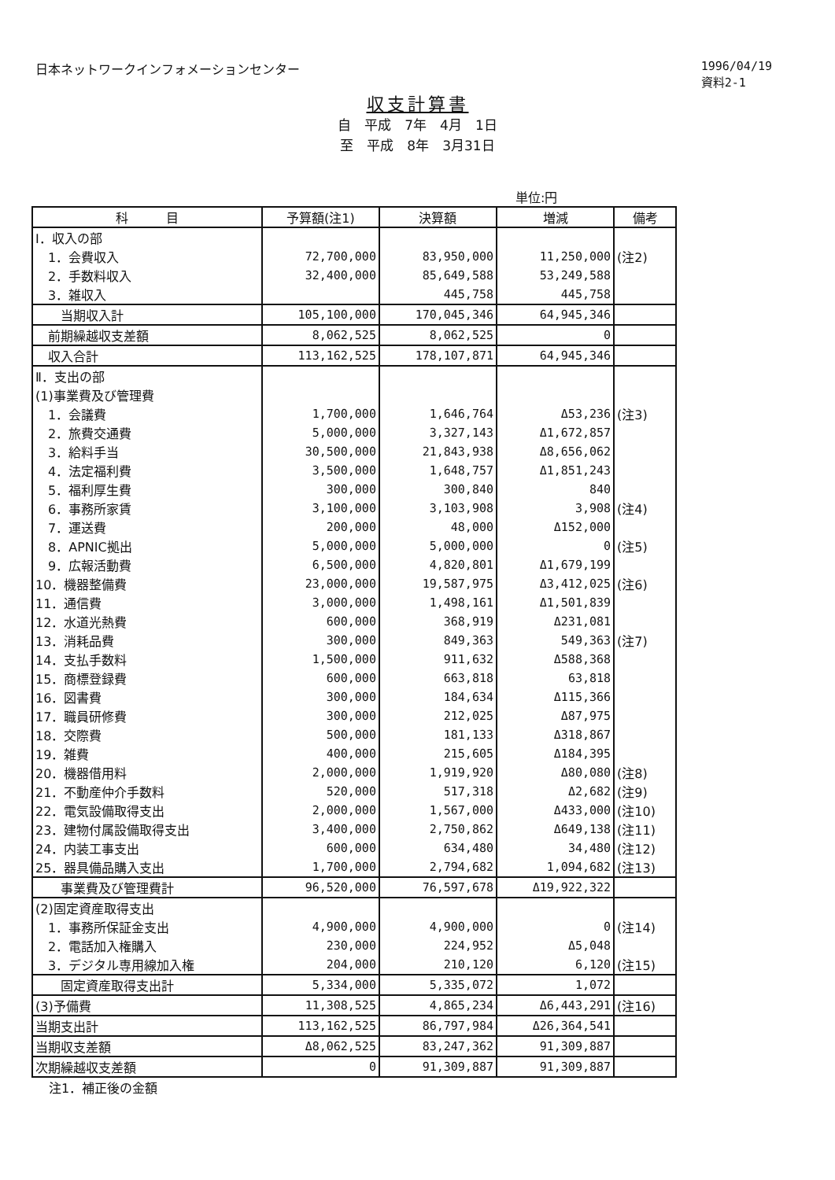日本ネットワークインフォメーションセンター
1996/04/19
資料2-1
収支計算書
自　平成　7年　4月　1日
至　平成　8年　3月31日
単位:円
| 科 目 | 予算額(注1) | 決算額 | 増減 | 備考 |
| --- | --- | --- | --- | --- |
| Ⅰ．収入の部 | | | | |
| 1．会費収入 | 72,700,000 | 83,950,000 | 11,250,000 | (注2) |
| 2．手数料収入 | 32,400,000 | 85,649,588 | 53,249,588 | |
| 3．雑収入 | | 445,758 | 445,758 | |
| 当期収入計 | 105,100,000 | 170,045,346 | 64,945,346 | |
| 前期繰越収支差額 | 8,062,525 | 8,062,525 | 0 | |
| 収入合計 | 113,162,525 | 178,107,871 | 64,945,346 | |
| Ⅱ．支出の部 | | | | |
| (1)事業費及び管理費 | | | | |
| 1．会議費 | 1,700,000 | 1,646,764 | Δ53,236 | (注3) |
| 2．旅費交通費 | 5,000,000 | 3,327,143 | Δ1,672,857 | |
| 3．給料手当 | 30,500,000 | 21,843,938 | Δ8,656,062 | |
| 4．法定福利費 | 3,500,000 | 1,648,757 | Δ1,851,243 | |
| 5．福利厚生費 | 300,000 | 300,840 | 840 | |
| 6．事務所家賃 | 3,100,000 | 3,103,908 | 3,908 | (注4) |
| 7．運送費 | 200,000 | 48,000 | Δ152,000 | |
| 8．APNIC拠出 | 5,000,000 | 5,000,000 | 0 | (注5) |
| 9．広報活動費 | 6,500,000 | 4,820,801 | Δ1,679,199 | |
| 10．機器整備費 | 23,000,000 | 19,587,975 | Δ3,412,025 | (注6) |
| 11．通信費 | 3,000,000 | 1,498,161 | Δ1,501,839 | |
| 12．水道光熱費 | 600,000 | 368,919 | Δ231,081 | |
| 13．消耗品費 | 300,000 | 849,363 | 549,363 | (注7) |
| 14．支払手数料 | 1,500,000 | 911,632 | Δ588,368 | |
| 15．商標登録費 | 600,000 | 663,818 | 63,818 | |
| 16．図書費 | 300,000 | 184,634 | Δ115,366 | |
| 17．職員研修費 | 300,000 | 212,025 | Δ87,975 | |
| 18．交際費 | 500,000 | 181,133 | Δ318,867 | |
| 19．雑費 | 400,000 | 215,605 | Δ184,395 | |
| 20．機器借用料 | 2,000,000 | 1,919,920 | Δ80,080 | (注8) |
| 21．不動産仲介手数料 | 520,000 | 517,318 | Δ2,682 | (注9) |
| 22．電気設備取得支出 | 2,000,000 | 1,567,000 | Δ433,000 | (注10) |
| 23．建物付属設備取得支出 | 3,400,000 | 2,750,862 | Δ649,138 | (注11) |
| 24．内装工事支出 | 600,000 | 634,480 | 34,480 | (注12) |
| 25．器具備品購入支出 | 1,700,000 | 2,794,682 | 1,094,682 | (注13) |
| 事業費及び管理費計 | 96,520,000 | 76,597,678 | Δ19,922,322 | |
| (2)固定資産取得支出 | | | | |
| 1．事務所保証金支出 | 4,900,000 | 4,900,000 | 0 | (注14) |
| 2．電話加入権購入 | 230,000 | 224,952 | Δ5,048 | |
| 3．デジタル専用線加入権 | 204,000 | 210,120 | 6,120 | (注15) |
| 固定資産取得支出計 | 5,334,000 | 5,335,072 | 1,072 | |
| (3)予備費 | 11,308,525 | 4,865,234 | Δ6,443,291 | (注16) |
| 当期支出計 | 113,162,525 | 86,797,984 | Δ26,364,541 | |
| 当期収支差額 | Δ8,062,525 | 83,247,362 | 91,309,887 | |
| 次期繰越収支差額 | 0 | 91,309,887 | 91,309,887 | |
注1．補正後の金額